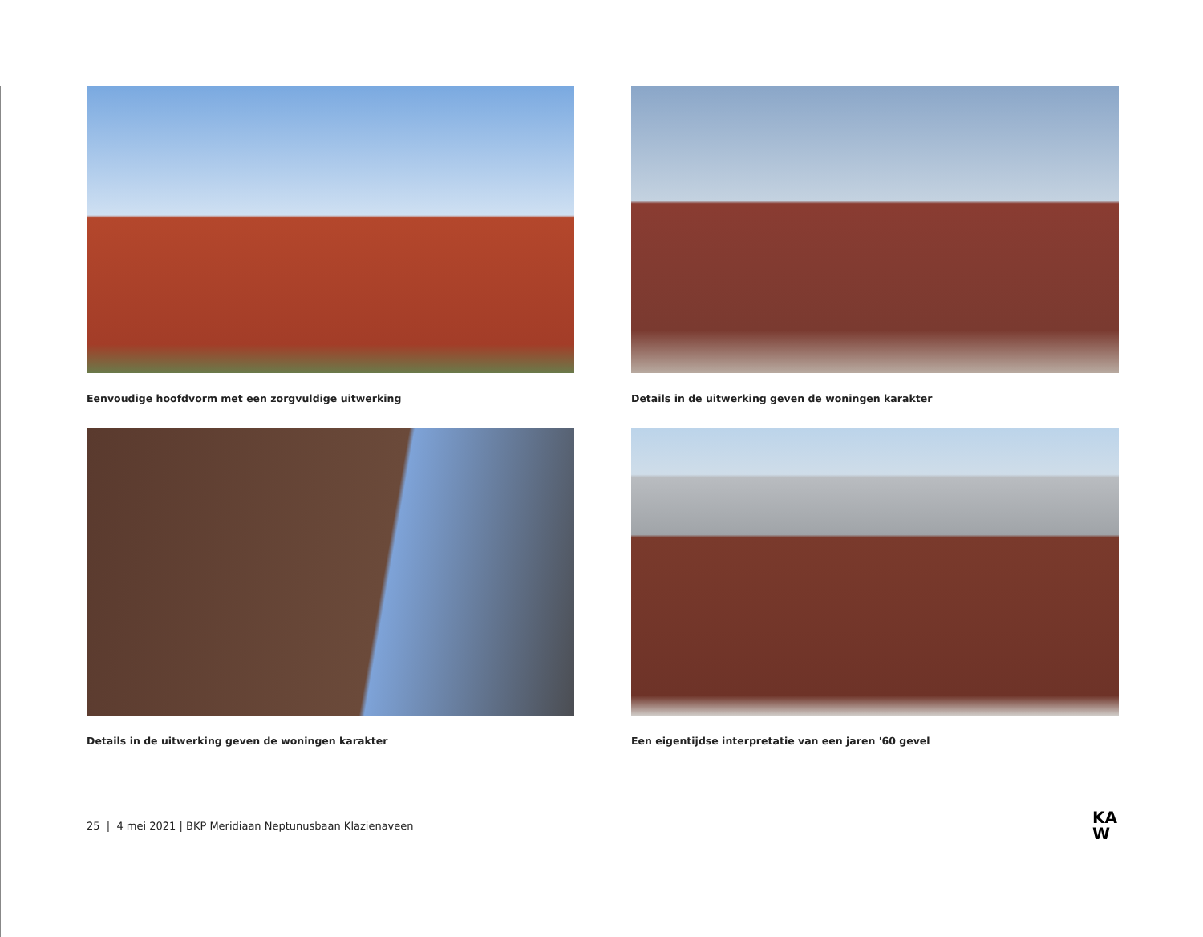Eenvoudige hoofdvorm met een zorgvuldige uitwerking
Details in de uitwerking geven de woningen karakter
Details in de uitwerking geven de woningen karakter
Een eigentijdse interpretatie van een jaren '60 gevel
25 | 4 mei 2021 | BKP Meridiaan Neptunusbaan Klazienaveen KA
W